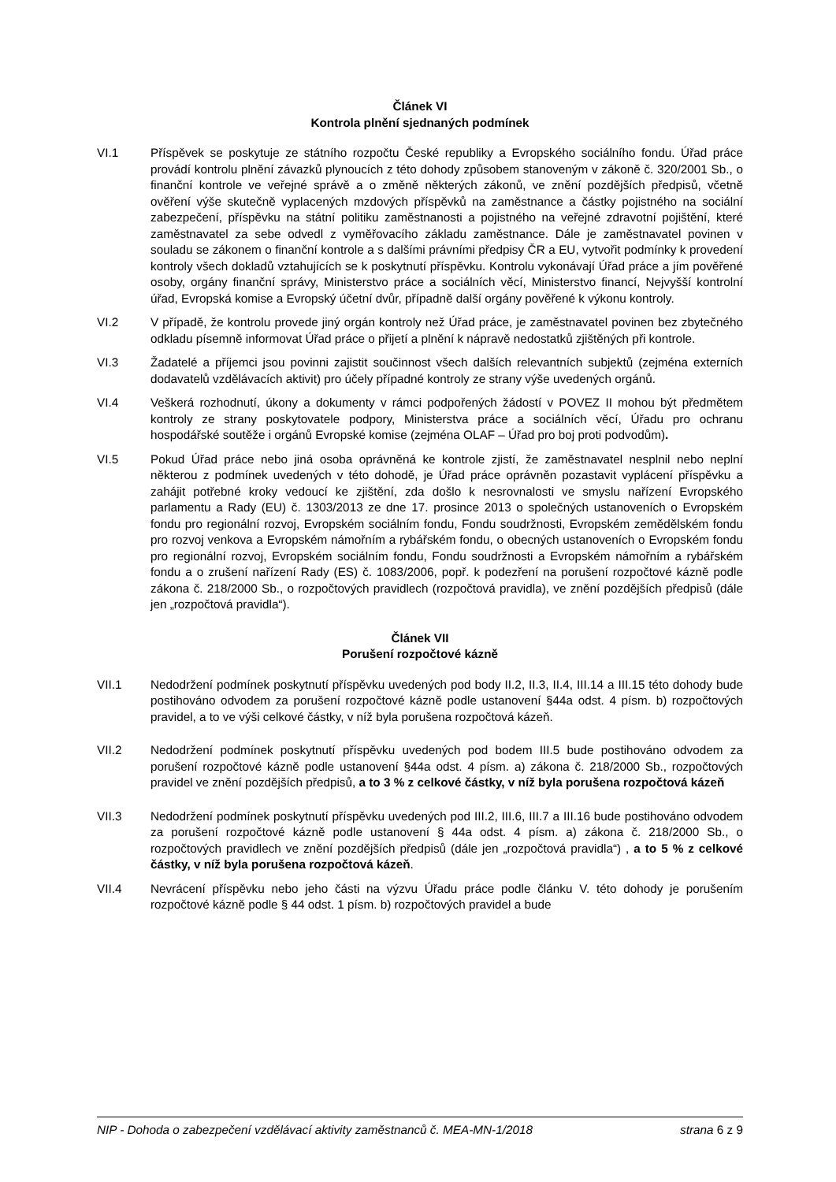Článek VI
Kontrola plnění sjednaných podmínek
VI.1 Příspěvek se poskytuje ze státního rozpočtu České republiky a Evropského sociálního fondu. Úřad práce provádí kontrolu plnění závazků plynoucích z této dohody způsobem stanoveným v zákoně č. 320/2001 Sb., o finanční kontrole ve veřejné správě a o změně některých zákonů, ve znění pozdějších předpisů, včetně ověření výše skutečně vyplacených mzdových příspěvků na zaměstnance a částky pojistného na sociální zabezpečení, příspěvku na státní politiku zaměstnanosti a pojistného na veřejné zdravotní pojištění, které zaměstnavatel za sebe odvedl z vyměřovacího základu zaměstnance. Dále je zaměstnavatel povinen v souladu se zákonem o finanční kontrole a s dalšími právními předpisy ČR a EU, vytvořit podmínky k provedení kontroly všech dokladů vztahujících se k poskytnutí příspěvku. Kontrolu vykonávají Úřad práce a jím pověřené osoby, orgány finanční správy, Ministerstvo práce a sociálních věcí, Ministerstvo financí, Nejvyšší kontrolní úřad, Evropská komise a Evropský účetní dvůr, případně další orgány pověřené k výkonu kontroly.
VI.2 V případě, že kontrolu provede jiný orgán kontroly než Úřad práce, je zaměstnavatel povinen bez zbytečného odkladu písemně informovat Úřad práce o přijetí a plnění k nápravě nedostatků zjištěných při kontrole.
VI.3 Žadatelé a příjemci jsou povinni zajistit součinnost všech dalších relevantních subjektů (zejména externích dodavatelů vzdělávacích aktivit) pro účely případné kontroly ze strany výše uvedených orgánů.
VI.4 Veškerá rozhodnutí, úkony a dokumenty v rámci podpořených žádostí v POVEZ II mohou být předmětem kontroly ze strany poskytovatele podpory, Ministerstva práce a sociálních věcí, Úřadu pro ochranu hospodářské soutěže i orgánů Evropské komise (zejména OLAF – Úřad pro boj proti podvodům).
VI.5 Pokud Úřad práce nebo jiná osoba oprávněná ke kontrole zjistí, že zaměstnavatel nesplnil nebo neplní některou z podmínek uvedených v této dohodě, je Úřad práce oprávněn pozastavit vyplácení příspěvku a zahájit potřebné kroky vedoucí ke zjištění, zda došlo k nesrovnalosti ve smyslu nařízení Evropského parlamentu a Rady (EU) č. 1303/2013 ze dne 17. prosince 2013 o společných ustanoveních o Evropském fondu pro regionální rozvoj, Evropském sociálním fondu, Fondu soudržnosti, Evropském zemědělském fondu pro rozvoj venkova a Evropském námořním a rybářském fondu, o obecných ustanoveních o Evropském fondu pro regionální rozvoj, Evropském sociálním fondu, Fondu soudržnosti a Evropském námořním a rybářském fondu a o zrušení nařízení Rady (ES) č. 1083/2006, popř. k podezření na porušení rozpočtové kázně podle zákona č. 218/2000 Sb., o rozpočtových pravidlech (rozpočtová pravidla), ve znění pozdějších předpisů (dále jen „rozpočtová pravidla“).
Článek VII
Porušení rozpočtové kázně
VII.1 Nedodržení podmínek poskytnutí příspěvku uvedených pod body II.2, II.3, II.4, III.14 a III.15 této dohody bude postihováno odvodem za porušení rozpočtové kázně podle ustanovení §44a odst. 4 písm. b) rozpočtových pravidel, a to ve výši celkové částky, v níž byla porušena rozpočtová kázeň.
VII.2 Nedodržení podmínek poskytnutí příspěvku uvedených pod bodem III.5 bude postihováno odvodem za porušení rozpočtové kázně podle ustanovení §44a odst. 4 písm. a) zákona č. 218/2000 Sb., rozpočtových pravidel ve znění pozdějších předpisů, a to 3 % z celkové částky, v níž byla porušena rozpočtová kázeň
VII.3 Nedodržení podmínek poskytnutí příspěvku uvedených pod III.2, III.6, III.7 a III.16 bude postihováno odvodem za porušení rozpočtové kázně podle ustanovení § 44a odst. 4 písm. a) zákona č. 218/2000 Sb., o rozpočtových pravidlech ve znění pozdějších předpisů (dále jen „rozpočtová pravidla“) , a to 5 % z celkové částky, v níž byla porušena rozpočtová kázeň.
VII.4 Nevrácení příspěvku nebo jeho části na výzvu Úřadu práce podle článku V. této dohody je porušením rozpočtové kázně podle § 44 odst. 1 písm. b) rozpočtových pravidel a bude
NIP - Dohoda o zabezpečení vzdělávací aktivity zaměstnanců č. MEA-MN-1/2018 strana 6 z 9